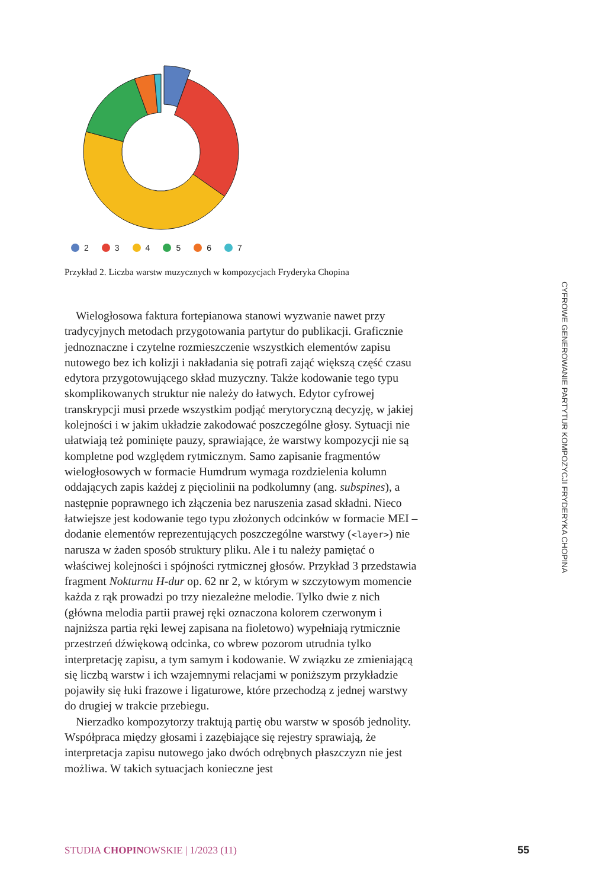2 3 4 5 6 7
Przykład 2. Liczba warstw muzycznych w kompozycjach Fryderyka Chopina
Wielogłosowa faktura fortepianowa stanowi wyzwanie nawet przy tradycyjnych metodach przygotowania partytur do publikacji. Graficznie jednoznaczne i czytelne rozmieszczenie wszystkich elementów zapisu nutowego bez ich kolizji i nakładania się potrafi zająć większą część czasu edytora przygotowującego skład muzyczny. Także kodowanie tego typu skomplikowanych struktur nie należy do łatwych. Edytor cyfrowej transkrypcji musi przede wszystkim podjąć merytoryczną decyzję, w jakiej kolejności i w jakim układzie zakodować poszczególne głosy. Sytuacji nie ułatwiają też pominięte pauzy, sprawiające, że warstwy kompozycji nie są kompletne pod względem rytmicznym. Samo zapisanie fragmentów wielogłosowych w formacie Humdrum wymaga rozdzielenia kolumn oddających zapis każdej z pięciolinii na podkolumny (ang. subspines), a następnie poprawnego ich złączenia bez naruszenia zasad składni. Nieco łatwiejsze jest kodowanie tego typu złożonych odcinków w formacie MEI – dodanie elementów reprezentujących poszczególne warstwy (<layer>) nie narusza w żaden sposób struktury pliku. Ale i tu należy pamiętać o właściwej kolejności i spójności rytmicznej głosów. Przykład 3 przedstawia fragment Nokturnu H-dur op. 62 nr 2, w którym w szczytowym momencie każda z rąk prowadzi po trzy niezależne melodie. Tylko dwie z nich (główna melodia partii prawej ręki oznaczona kolorem czerwonym i najniższa partia ręki lewej zapisana na fioletowo) wypełniają rytmicznie przestrzeń dźwiękową odcinka, co wbrew pozorom utrudnia tylko interpretację zapisu, a tym samym i kodowanie. W związku ze zmieniającą się liczbą warstw i ich wzajemnymi relacjami w poniższym przykładzie pojawiły się łuki frazowe i ligaturowe, które przechodzą z jednej warstwy do drugiej w trakcie przebiegu.
Nierzadko kompozytorzy traktują partię obu warstw w sposób jednolity. Współpraca między głosami i zazębiające się rejestry sprawiają, że interpretacja zapisu nutowego jako dwóch odrębnych płaszczyzn nie jest możliwa. W takich sytuacjach konieczne jest
CYFROWE GENEROWANIE PARTYTUR KOMPOZYCJI FRYDERYKA CHOPINA
STUDIA CHOPINOWSKIE | 1/2023 (11)
55